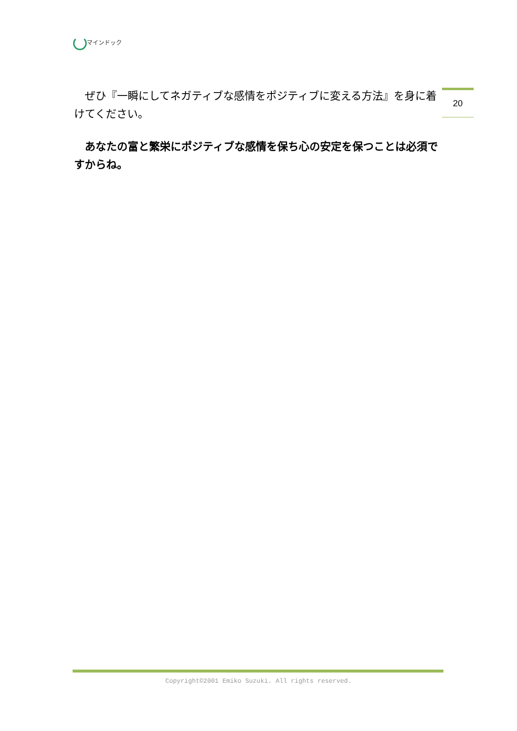マインドック
20
ぜひ『一瞬にしてネガティブな感情をポジティブに変える方法』を身に着けてください。
あなたの富と繁栄にポジティブな感情を保ち心の安定を保つことは必須ですからね。
Copyright©2001 Emiko Suzuki. All rights reserved.